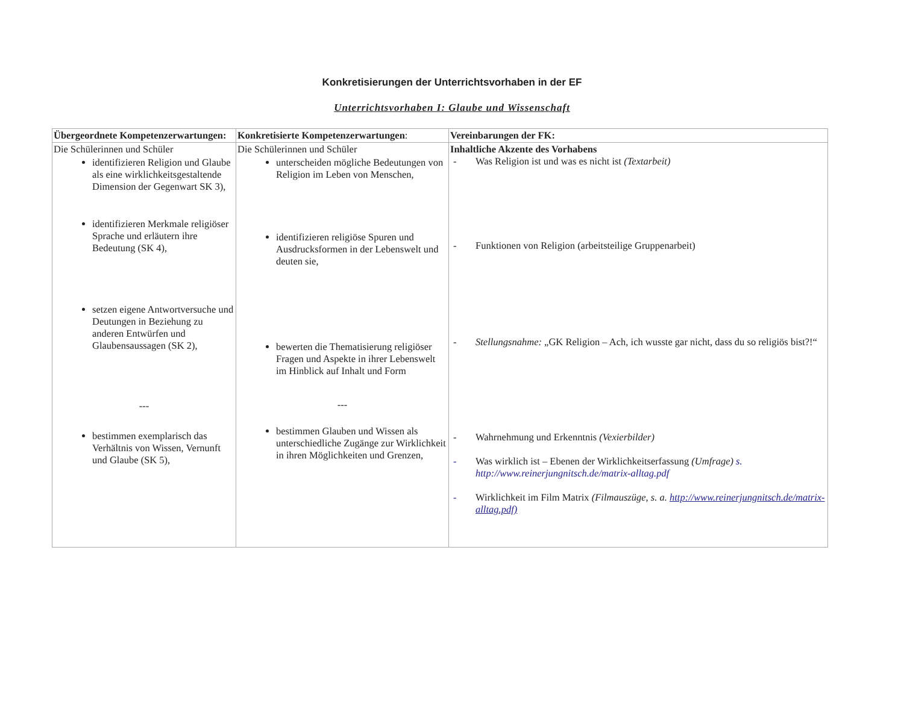Konkretisierungen der Unterrichtsvorhaben in der EF
Unterrichtsvorhaben I: Glaube und Wissenschaft
| Übergeordnete Kompetenzerwartungen: | Konkretisierte Kompetenzerwartungen : | Vereinbarungen der FK: |
| Die Schülerinnen und Schüler identifizieren Religion und Glaube als eine wirklichkeitsgestaltende Dimension der Gegenwart SK 3), identifizieren Merkmale religiöser Sprache und erläutern ihre Bedeutung (SK 4), setzen eigene Antwortversuche und Deutungen in Beziehung zu anderen Entwürfen und Glaubensaussagen (SK 2), --- bestimmen exemplarisch das Verhältnis von Wissen, Vernunft und Glaube (SK 5), | Die Schülerinnen und Schüler unterscheiden mögliche Bedeutungen von Religion im Leben von Menschen, identifizieren religiöse Spuren und Ausdrucksformen in der Lebenswelt und deuten sie, bewerten die Thematisierung religiöser Fragen und Aspekte in ihrer Lebenswelt im Hinblick auf Inhalt und Form --- bestimmen Glauben und Wissen als unterschiedliche Zugänge zur Wirklichkeit in ihren Möglichkeiten und Grenzen, | Inhaltliche Akzente des Vorhabens - Was Religion ist und was es nicht ist (Textarbeit) - Funktionen von Religion (arbeitsteilige Gruppenarbeit) - Stellungsnahme: „GK Religion – Ach, ich wusste gar nicht, dass du so religiös bist?!“ - Wahrnehmung und Erkenntnis (Vexierbilder) - Was wirklich ist – Ebenen der Wirklichkeitserfassung (Umfrage) s. http://www.reinerjungnitsch.de/matrix-alltag.pdf - Wirklichkeit im Film Matrix (Filmauszüge, s. a. http://www.reinerjungnitsch.de/matrix-alltag.pdf) |